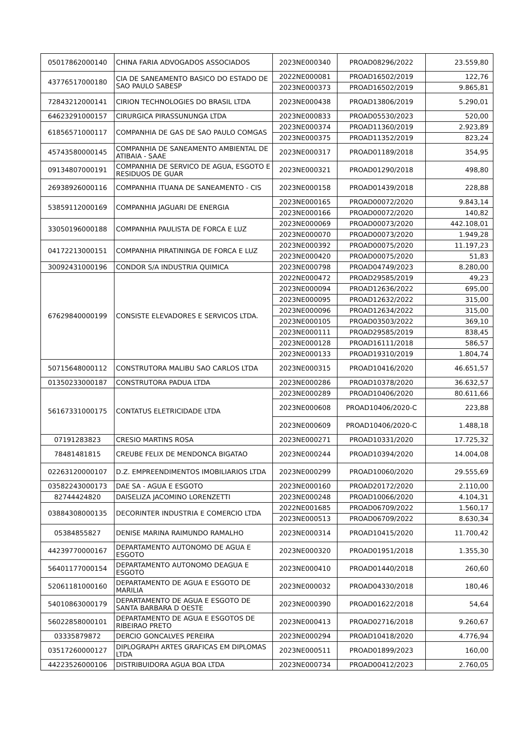| 05017862000140 | CHINA FARIA ADVOGADOS ASSOCIADOS | 2023NE000340 | PROAD08296/2022 | 23.559,80 |
| 43776517000180 | CIA DE SANEAMENTO BASICO DO ESTADO DE SAO PAULO SABESP | 2022NE000081 | PROAD16502/2019 | 122,76 |
| | | 2023NE000373 | PROAD16502/2019 | 9.865,81 |
| 72843212000141 | CIRION TECHNOLOGIES DO BRASIL LTDA | 2023NE000438 | PROAD13806/2019 | 5.290,01 |
| 64623291000157 | CIRURGICA PIRASSUNUNGA LTDA | 2023NE000833 | PROAD05530/2023 | 520,00 |
| 61856571000117 | COMPANHIA DE GAS DE SAO PAULO COMGAS | 2023NE000374 | PROAD11360/2019 | 2.923,89 |
| | | 2023NE000375 | PROAD11352/2019 | 823,24 |
| 45743580000145 | COMPANHIA DE SANEAMENTO AMBIENTAL DE ATIBAIA - SAAE | 2023NE000317 | PROAD01189/2018 | 354,95 |
| 09134807000191 | COMPANHIA DE SERVICO DE AGUA, ESGOTO E RESIDUOS DE GUAR | 2023NE000321 | PROAD01290/2018 | 498,80 |
| 26938926000116 | COMPANHIA ITUANA DE SANEAMENTO - CIS | 2023NE000158 | PROAD01439/2018 | 228,88 |
| 53859112000169 | COMPANHIA JAGUARI DE ENERGIA | 2023NE000165 | PROAD00072/2020 | 9.843,14 |
| | | 2023NE000166 | PROAD00072/2020 | 140,82 |
| 33050196000188 | COMPANHIA PAULISTA DE FORCA E LUZ | 2023NE000069 | PROAD00073/2020 | 442.108,01 |
| | | 2023NE000070 | PROAD00073/2020 | 1.949,28 |
| 04172213000151 | COMPANHIA PIRATININGA DE FORCA E LUZ | 2023NE000392 | PROAD00075/2020 | 11.197,23 |
| | | 2023NE000420 | PROAD00075/2020 | 51,83 |
| 30092431000196 | CONDOR S/A INDUSTRIA QUIMICA | 2023NE000798 | PROAD04749/2023 | 8.280,00 |
| 67629840000199 | CONSISTE ELEVADORES E SERVICOS LTDA. | 2022NE000472 | PROAD29585/2019 | 49,23 |
| | | 2023NE000094 | PROAD12636/2022 | 695,00 |
| | | 2023NE000095 | PROAD12632/2022 | 315,00 |
| | | 2023NE000096 | PROAD12634/2022 | 315,00 |
| | | 2023NE000105 | PROAD03503/2022 | 369,10 |
| | | 2023NE000111 | PROAD29585/2019 | 838,45 |
| | | 2023NE000128 | PROAD16111/2018 | 586,57 |
| | | 2023NE000133 | PROAD19310/2019 | 1.804,74 |
| 50715648000112 | CONSTRUTORA MALIBU SAO CARLOS LTDA | 2023NE000315 | PROAD10416/2020 | 46.651,57 |
| 01350233000187 | CONSTRUTORA PADUA LTDA | 2023NE000286 | PROAD10378/2020 | 36.632,57 |
| 56167331000175 | CONTATUS ELETRICIDADE LTDA | 2023NE000289 | PROAD10406/2020 | 80.611,66 |
| | | 2023NE000608 | PROAD10406/2020-C | 223,88 |
| | | 2023NE000609 | PROAD10406/2020-C | 1.488,18 |
| 07191283823 | CRESIO MARTINS ROSA | 2023NE000271 | PROAD10331/2020 | 17.725,32 |
| 78481481815 | CREUBE FELIX DE MENDONCA BIGATAO | 2023NE000244 | PROAD10394/2020 | 14.004,08 |
| 02263120000107 | D.Z. EMPREENDIMENTOS IMOBILIARIOS LTDA | 2023NE000299 | PROAD10060/2020 | 29.555,69 |
| 03582243000173 | DAE SA - AGUA E ESGOTO | 2023NE000160 | PROAD20172/2020 | 2.110,00 |
| 82744424820 | DAISELIZA JACOMINO LORENZETTI | 2023NE000248 | PROAD10066/2020 | 4.104,31 |
| 03884308000135 | DECORINTER INDUSTRIA E COMERCIO LTDA | 2022NE001685 | PROAD06709/2022 | 1.560,17 |
| | | 2023NE000513 | PROAD06709/2022 | 8.630,34 |
| 05384855827 | DENISE MARINA RAIMUNDO RAMALHO | 2023NE000314 | PROAD10415/2020 | 11.700,42 |
| 44239770000167 | DEPARTAMENTO AUTONOMO DE AGUA E ESGOTO | 2023NE000320 | PROAD01951/2018 | 1.355,30 |
| 56401177000154 | DEPARTAMENTO AUTONOMO DEAGUA E ESGOTO | 2023NE000410 | PROAD01440/2018 | 260,60 |
| 52061181000160 | DEPARTAMENTO DE AGUA E ESGOTO DE MARILIA | 2023NE000032 | PROAD04330/2018 | 180,46 |
| 54010863000179 | DEPARTAMENTO DE AGUA E ESGOTO DE SANTA BARBARA D OESTE | 2023NE000390 | PROAD01622/2018 | 54,64 |
| 56022858000101 | DEPARTAMENTO DE AGUA E ESGOTOS DE RIBEIRAO PRETO | 2023NE000413 | PROAD02716/2018 | 9.260,67 |
| 03335879872 | DERCIO GONCALVES PEREIRA | 2023NE000294 | PROAD10418/2020 | 4.776,94 |
| 03517260000127 | DIPLOGRAPH ARTES GRAFICAS EM DIPLOMAS LTDA | 2023NE000511 | PROAD01899/2023 | 160,00 |
| 44223526000106 | DISTRIBUIDORA AGUA BOA LTDA | 2023NE000734 | PROAD00412/2023 | 2.760,05 |